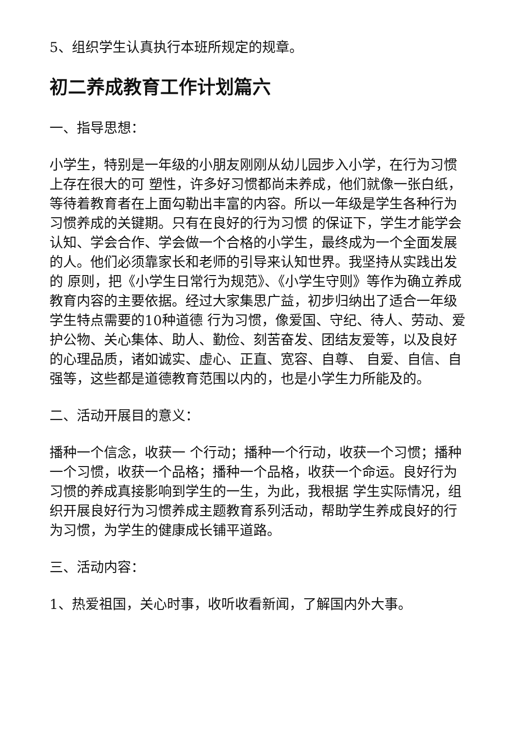5、组织学生认真执行本班所规定的规章。
初二养成教育工作计划篇六
一、指导思想：
小学生，特别是一年级的小朋友刚刚从幼儿园步入小学，在行为习惯上存在很大的可 塑性，许多好习惯都尚未养成，他们就像一张白纸，等待着教育者在上面勾勒出丰富的内容。所以一年级是学生各种行为习惯养成的关键期。只有在良好的行为习惯 的保证下，学生才能学会认知、学会合作、学会做一个合格的小学生，最终成为一个全面发展的人。他们必须靠家长和老师的引导来认知世界。我坚持从实践出发的 原则，把《小学生日常行为规范》、《小学生守则》等作为确立养成教育内容的主要依据。经过大家集思广益，初步归纳出了适合一年级学生特点需要的10种道德 行为习惯，像爱国、守纪、待人、劳动、爱护公物、关心集体、助人、勤俭、刻苦奋发、团结友爱等，以及良好的心理品质，诸如诚实、虚心、正直、宽容、自尊、 自爱、自信、自强等，这些都是道德教育范围以内的，也是小学生力所能及的。
二、活动开展目的意义：
播种一个信念，收获一 个行动；播种一个行动，收获一个习惯；播种一个习惯，收获一个品格；播种一个品格，收获一个命运。良好行为习惯的养成真接影响到学生的一生，为此，我根据 学生实际情况，组织开展良好行为习惯养成主题教育系列活动，帮助学生养成良好的行为习惯，为学生的健康成长铺平道路。
三、活动内容：
1、热爱祖国，关心时事，收听收看新闻，了解国内外大事。